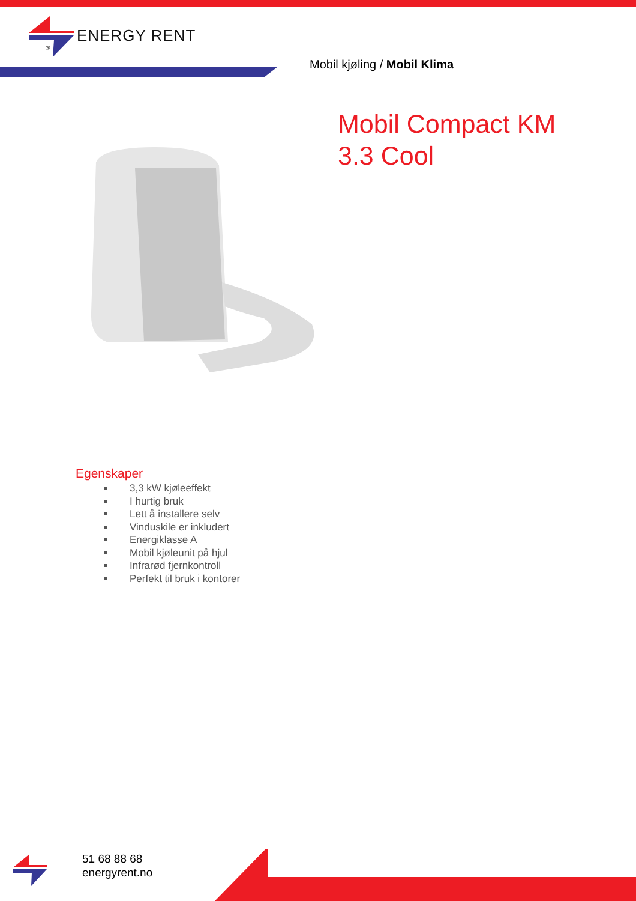®
ENERGY RENT
Mobil kjøling / Mobil Klima
Mobil Compact KM
3.3 Cool
Egenskaper
3,3 kW kjøleeffekt
I hurtig bruk
Lett å installere selv
Vinduskile er inkludert
Energiklasse A
Mobil kjøleunit på hjul
Infrarød fjernkontroll
Perfekt til bruk i kontorer
51 68 88 68
energyrent.no